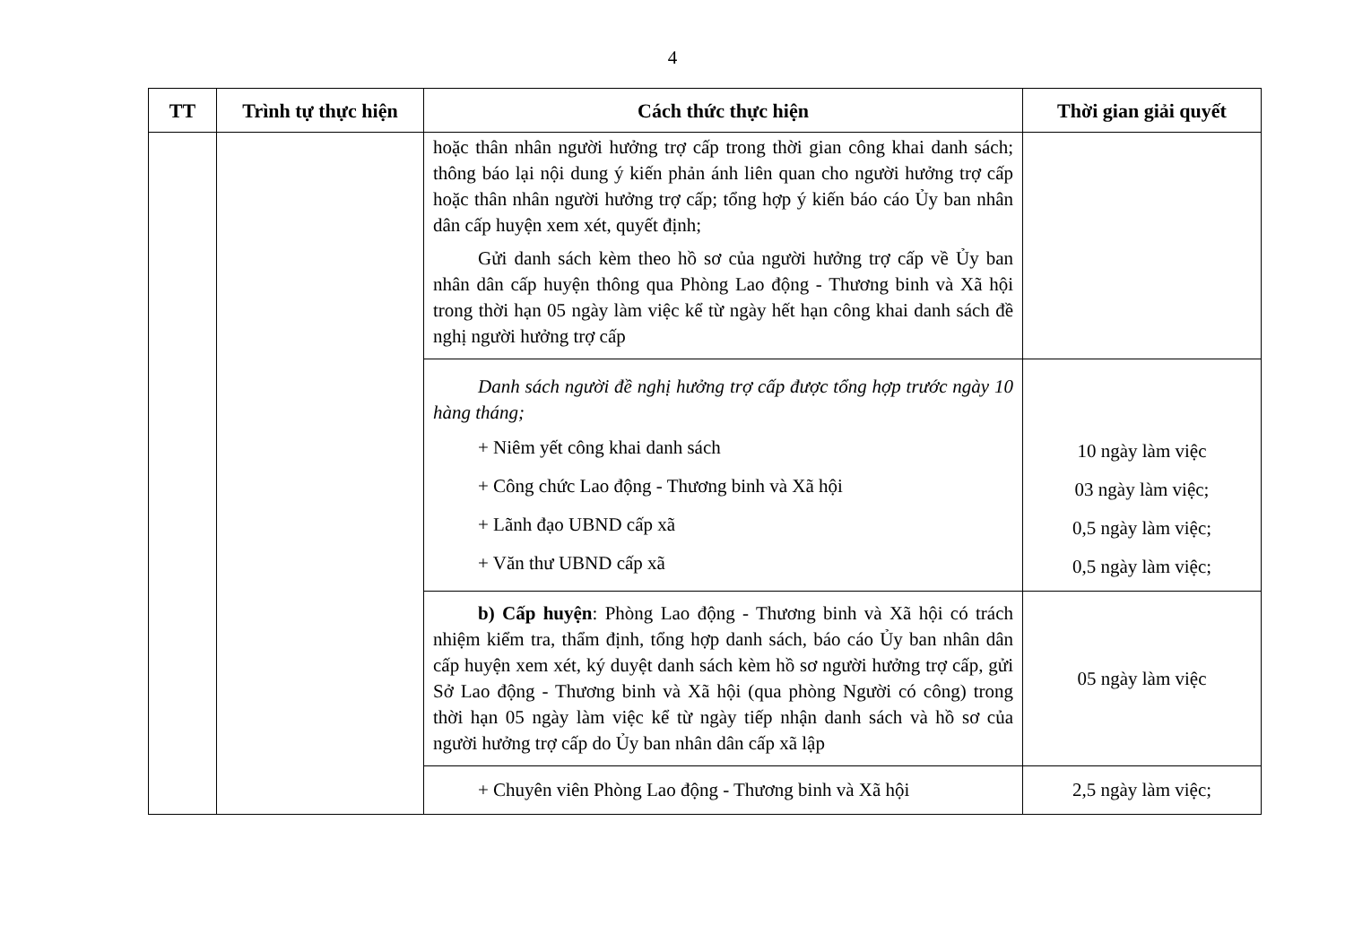4
| TT | Trình tự thực hiện | Cách thức thực hiện | Thời gian giải quyết |
| --- | --- | --- | --- |
| | | hoặc thân nhân người hưởng trợ cấp trong thời gian công khai danh sách; thông báo lại nội dung ý kiến phản ánh liên quan cho người hưởng trợ cấp hoặc thân nhân người hưởng trợ cấp; tổng hợp ý kiến báo cáo Ủy ban nhân dân cấp huyện xem xét, quyết định; Gửi danh sách kèm theo hồ sơ của người hưởng trợ cấp về Ủy ban nhân dân cấp huyện thông qua Phòng Lao động - Thương binh và Xã hội trong thời hạn 05 ngày làm việc kể từ ngày hết hạn công khai danh sách đề nghị người hưởng trợ cấp | |
| | | Danh sách người đề nghị hưởng trợ cấp được tổng hợp trước ngày 10 hàng tháng; + Niêm yết công khai danh sách + Công chức Lao động - Thương binh và Xã hội + Lãnh đạo UBND cấp xã + Văn thư UBND cấp xã | 10 ngày làm việc 03 ngày làm việc; 0,5 ngày làm việc; 0,5 ngày làm việc; |
| | | b) Cấp huyện : Phòng Lao động - Thương binh và Xã hội có trách nhiệm kiểm tra, thẩm định, tổng hợp danh sách, báo cáo Ủy ban nhân dân cấp huyện xem xét, ký duyệt danh sách kèm hồ sơ người hưởng trợ cấp, gửi Sở Lao động - Thương binh và Xã hội (qua phòng Người có công) trong thời hạn 05 ngày làm việc kể từ ngày tiếp nhận danh sách và hồ sơ của người hưởng trợ cấp do Ủy ban nhân dân cấp xã lập | 05 ngày làm việc |
| | | + Chuyên viên Phòng Lao động - Thương binh và Xã hội | 2,5 ngày làm việc; |